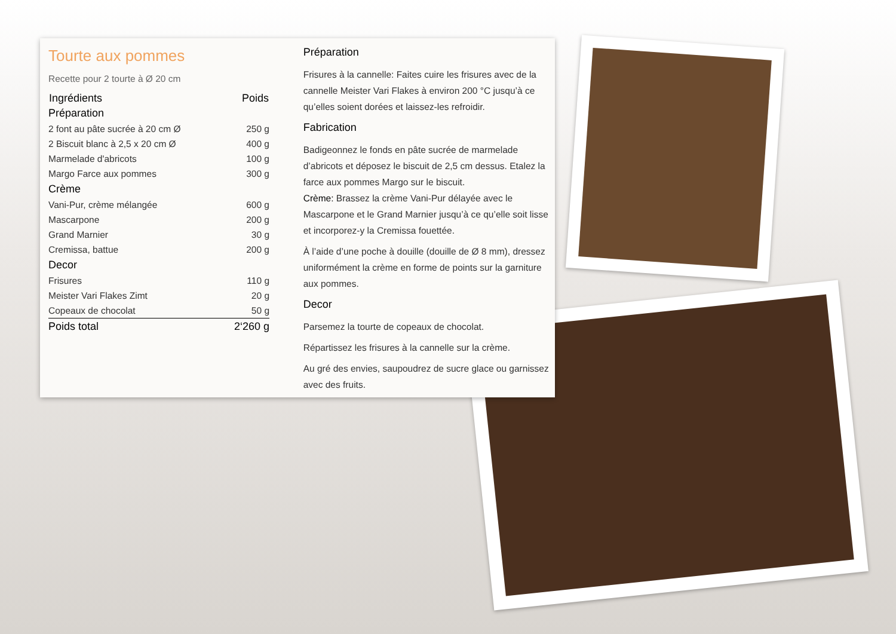Tourte aux pommes
Recette pour 2 tourte à Ø 20 cm
| Ingrédients | Poids |
| --- | --- |
| Préparation | |
| 2 font au pâte sucrée à 20 cm Ø | 250 g |
| 2 Biscuit blanc à 2,5 x 20 cm Ø | 400 g |
| Marmelade d'abricots | 100 g |
| Margo Farce aux pommes | 300 g |
| Crème | |
| Vani-Pur, crème mélangée | 600 g |
| Mascarpone | 200 g |
| Grand Marnier | 30 g |
| Cremissa, battue | 200 g |
| Decor | |
| Frisures | 110 g |
| Meister Vari Flakes Zimt | 20 g |
| Copeaux de chocolat | 50 g |
| Poids total | 2‘260 g |
Préparation
Frisures à la cannelle: Faites cuire les frisures avec de la cannelle Meister Vari Flakes à environ 200 °C jusqu’à ce qu’elles soient dorées et laissez-les refroidir.
Fabrication
Badigeonnez le fonds en pâte sucrée de marmelade d’abricots et déposez le biscuit de 2,5 cm dessus. Etalez la farce aux pommes Margo sur le biscuit.
Crème: Brassez la crème Vani-Pur délayée avec le Mascarpone et le Grand Marnier jusqu’à ce qu’elle soit lisse et incorporez-y la Cremissa fouettée.
À l’aide d’une poche à douille (douille de Ø 8 mm), dressez uniformément la crème en forme de points sur la garniture aux pommes.
Decor
Parsemez la tourte de copeaux de chocolat.
Répartissez les frisures à la cannelle sur la crème.
Au gré des envies, saupoudrez de sucre glace ou garnissez avec des fruits.